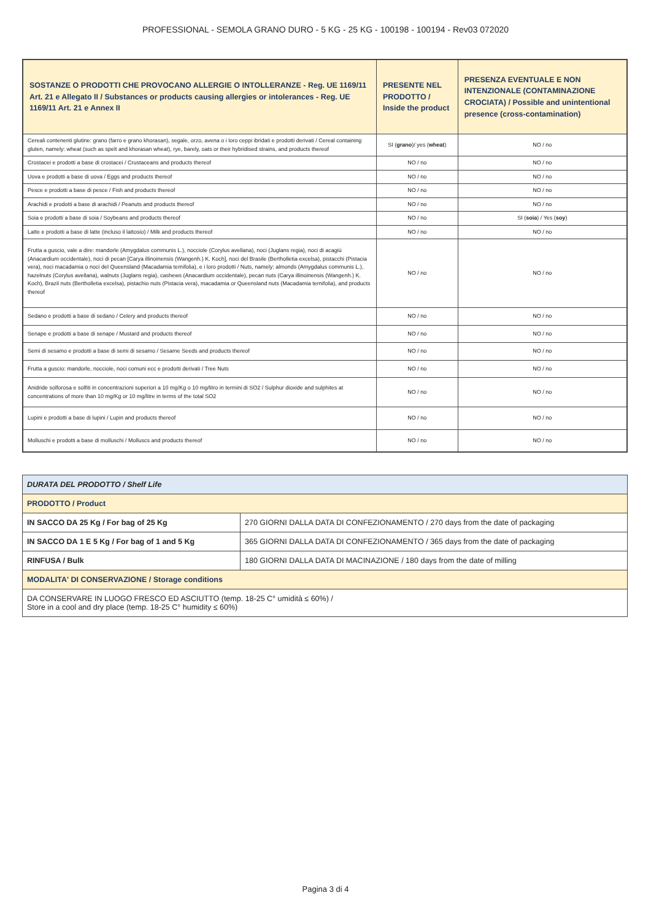PROFESSIONAL - SEMOLA GRANO DURO - 5 KG - 25 KG - 100198 - 100194 - Rev03 072020
| SOSTANZE O PRODOTTI CHE PROVOCANO ALLERGIE O INTOLLERANZE - Reg. UE 1169/11 Art. 21 e Allegato II / Substances or products causing allergies or intolerances - Reg. UE 1169/11 Art. 21 e Annex II | PRESENTE NEL PRODOTTO / Inside the product | PRESENZA EVENTUALE E NON INTENZIONALE (CONTAMINAZIONE CROCIATA) / Possible and unintentional presence (cross-contamination) |
| --- | --- | --- |
| Cereali contenenti glutine: grano (farro e grano khorasan), segale, orzo, avena o i loro ceppi ibridati e prodotti derivati / Cereal containing gluten, namely: wheat (such as spelt and khorasan wheat), rye, barely, oats or their hybridised strains, and products thereof | SI ( grano )/ yes ( wheat ) | NO / no |
| Crostacei e prodotti a base di crostacei / Crustaceans and products thereof | NO / no | NO / no |
| Uova e prodotti a base di uova / Eggs and products thereof | NO / no | NO / no |
| Pesce e prodotti a base di pesce / Fish and products thereof | NO / no | NO / no |
| Arachidi e prodotti a base di arachidi / Peanuts and products thereof | NO / no | NO / no |
| Soia e prodotti a base di soia / Soybeans and products thereof | NO / no | SI ( soia ) / Yes ( soy ) |
| Latte e prodotti a base di latte (incluso il lattosio) / Milk and products thereof | NO / no | NO / no |
| Frutta a guscio, vale a dire: mandorle (Amygdalus communis L.), nocciole (Corylus avellana), noci (Juglans regia), noci di acagiù (Anacardium occidentale), noci di pecan [Carya illinoinensis (Wangenh.) K. Koch], noci del Brasile (Bertholletia excelsa), pistacchi (Pistacia vera), noci macadamia o noci del Queensland (Macadamia ternifolia), e i loro prodotti / Nuts, namely: almonds (Amygdalus communis L.), hazelnuts (Corylus avellana), walnuts (Juglans regia), cashews (Anacardium occidentale), pecan nuts (Carya illinoinensis (Wangenh.) K. Koch), Brazil nuts (Bertholletia excelsa), pistachio nuts (Pistacia vera), macadamia or Queensland nuts (Macadamia ternifolia), and products thereof | NO / no | NO / no |
| Sedano e prodotti a base di sedano / Celery and products thereof | NO / no | NO / no |
| Senape e prodotti a base di senape / Mustard and products thereof | NO / no | NO / no |
| Semi di sesamo e prodotti a base di semi di sesamo / Sesame Seeds and products thereof | NO / no | NO / no |
| Frutta a guscio: mandorle, nocciole, noci comuni ecc e prodotti derivati / Tree Nuts | NO / no | NO / no |
| Anidride solforosa e solfiti in concentrazioni superiori a 10 mg/Kg o 10 mg/litro in termini di SO2 / Sulphur dioxide and sulphites at concentrations of more than 10 mg/Kg or 10 mg/litre in terms of the total SO2 | NO / no | NO / no |
| Lupini e prodotti a base di lupini / Lupin and products thereof | NO / no | NO / no |
| Molluschi e prodotti a base di molluschi / Molluscs and products thereof | NO / no | NO / no |
| DURATA DEL PRODOTTO / Shelf Life | |
| PRODOTTO / Product | |
| IN SACCO DA 25 Kg / For bag of 25 Kg | 270 GIORNI DALLA DATA DI CONFEZIONAMENTO / 270 days from the date of packaging |
| IN SACCO DA 1 E 5 Kg / For bag of 1 and 5 Kg | 365 GIORNI DALLA DATA DI CONFEZIONAMENTO / 365 days from the date of packaging |
| RINFUSA / Bulk | 180 GIORNI DALLA DATA DI MACINAZIONE / 180 days from the date of milling |
| MODALITA' DI CONSERVAZIONE / Storage conditions | |
| DA CONSERVARE IN LUOGO FRESCO ED ASCIUTTO (temp. 18-25 C° umidità ≤ 60%) / Store in a cool and dry place (temp. 18-25 C° humidity ≤ 60%) | |
Pagina 3 di 4